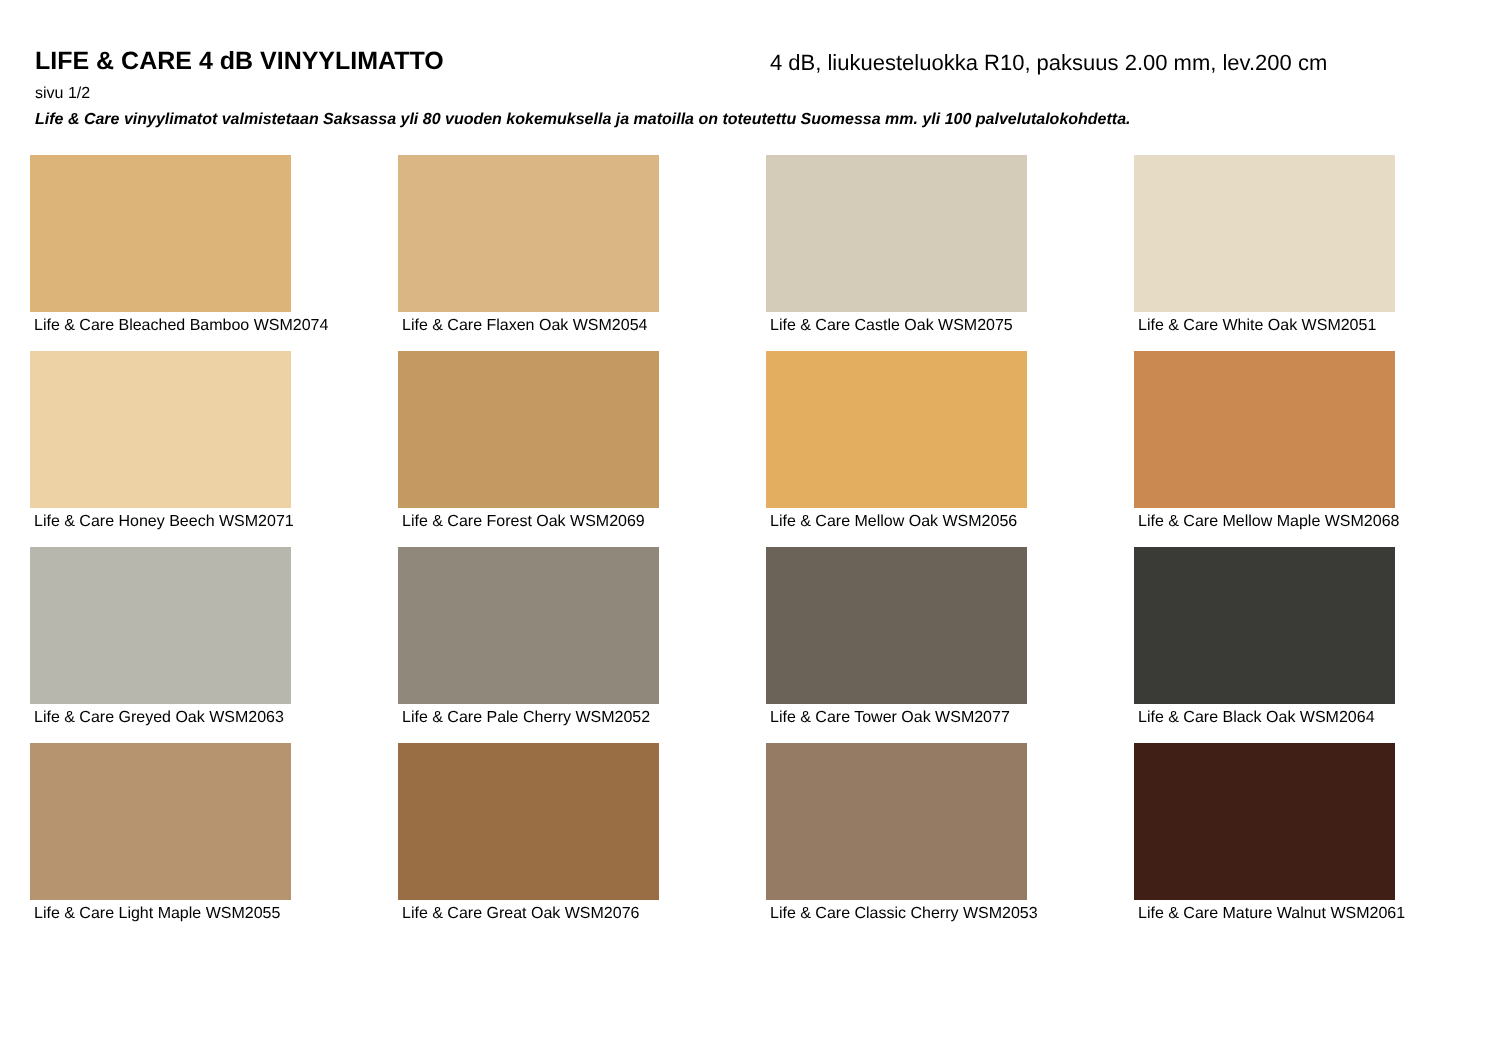LIFE & CARE 4 dB VINYYLIMATTO
4 dB, liukuesteluokka R10, paksuus 2.00 mm, lev.200 cm
sivu 1/2
Life & Care vinyylimatot valmistetaan Saksassa yli 80 vuoden kokemuksella ja matoilla on toteutettu Suomessa mm. yli 100 palvelutalokohdetta.
Life & Care Bleached Bamboo WSM2074
Life & Care Flaxen Oak WSM2054
Life & Care Castle Oak WSM2075
Life & Care White Oak WSM2051
Life & Care Honey Beech WSM2071
Life & Care Forest Oak WSM2069
Life & Care Mellow Oak WSM2056
Life & Care Mellow Maple WSM2068
Life & Care Greyed Oak WSM2063
Life & Care Pale Cherry WSM2052
Life & Care Tower Oak WSM2077
Life & Care Black Oak WSM2064
Life & Care Light Maple WSM2055
Life & Care Great Oak WSM2076
Life & Care Classic Cherry WSM2053
Life & Care Mature Walnut WSM2061